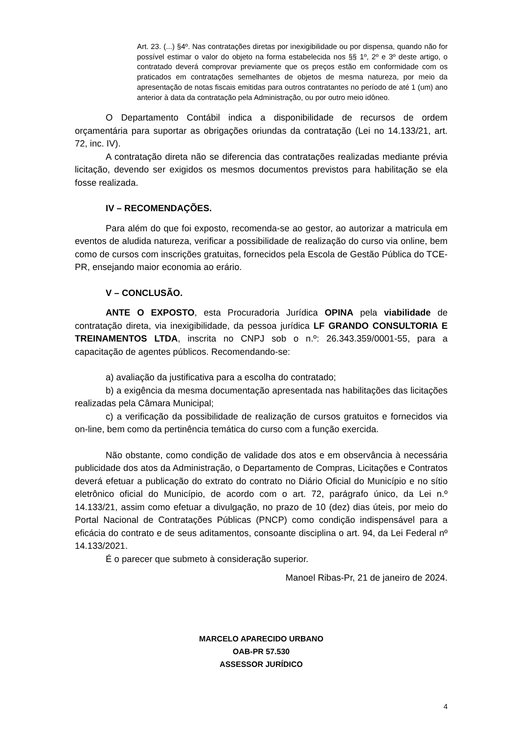Art. 23. (...) §4º. Nas contratações diretas por inexigibilidade ou por dispensa, quando não for possível estimar o valor do objeto na forma estabelecida nos §§ 1º, 2º e 3º deste artigo, o contratado deverá comprovar previamente que os preços estão em conformidade com os praticados em contratações semelhantes de objetos de mesma natureza, por meio da apresentação de notas fiscais emitidas para outros contratantes no período de até 1 (um) ano anterior à data da contratação pela Administração, ou por outro meio idôneo.
O Departamento Contábil indica a disponibilidade de recursos de ordem orçamentária para suportar as obrigações oriundas da contratação (Lei no 14.133/21, art. 72, inc. IV).
A contratação direta não se diferencia das contratações realizadas mediante prévia licitação, devendo ser exigidos os mesmos documentos previstos para habilitação se ela fosse realizada.
IV – RECOMENDAÇÕES.
Para além do que foi exposto, recomenda-se ao gestor, ao autorizar a matricula em eventos de aludida natureza, verificar a possibilidade de realização do curso via online, bem como de cursos com inscrições gratuitas, fornecidos pela Escola de Gestão Pública do TCE-PR, ensejando maior economia ao erário.
V – CONCLUSÃO.
ANTE O EXPOSTO, esta Procuradoria Jurídica OPINA pela viabilidade de contratação direta, via inexigibilidade, da pessoa jurídica LF GRANDO CONSULTORIA E TREINAMENTOS LTDA, inscrita no CNPJ sob o n.º: 26.343.359/0001-55, para a capacitação de agentes públicos. Recomendando-se:
a) avaliação da justificativa para a escolha do contratado;
b) a exigência da mesma documentação apresentada nas habilitações das licitações realizadas pela Câmara Municipal;
c) a verificação da possibilidade de realização de cursos gratuitos e fornecidos via on-line, bem como da pertinência temática do curso com a função exercida.
Não obstante, como condição de validade dos atos e em observância à necessária publicidade dos atos da Administração, o Departamento de Compras, Licitações e Contratos deverá efetuar a publicação do extrato do contrato no Diário Oficial do Município e no sítio eletrônico oficial do Município, de acordo com o art. 72, parágrafo único, da Lei n.º 14.133/21, assim como efetuar a divulgação, no prazo de 10 (dez) dias úteis, por meio do Portal Nacional de Contratações Públicas (PNCP) como condição indispensável para a eficácia do contrato e de seus aditamentos, consoante disciplina o art. 94, da Lei Federal nº 14.133/2021.
É o parecer que submeto à consideração superior.
Manoel Ribas-Pr, 21 de janeiro de 2024.
MARCELO APARECIDO URBANO
OAB-PR 57.530
ASSESSOR JURÍDICO
4